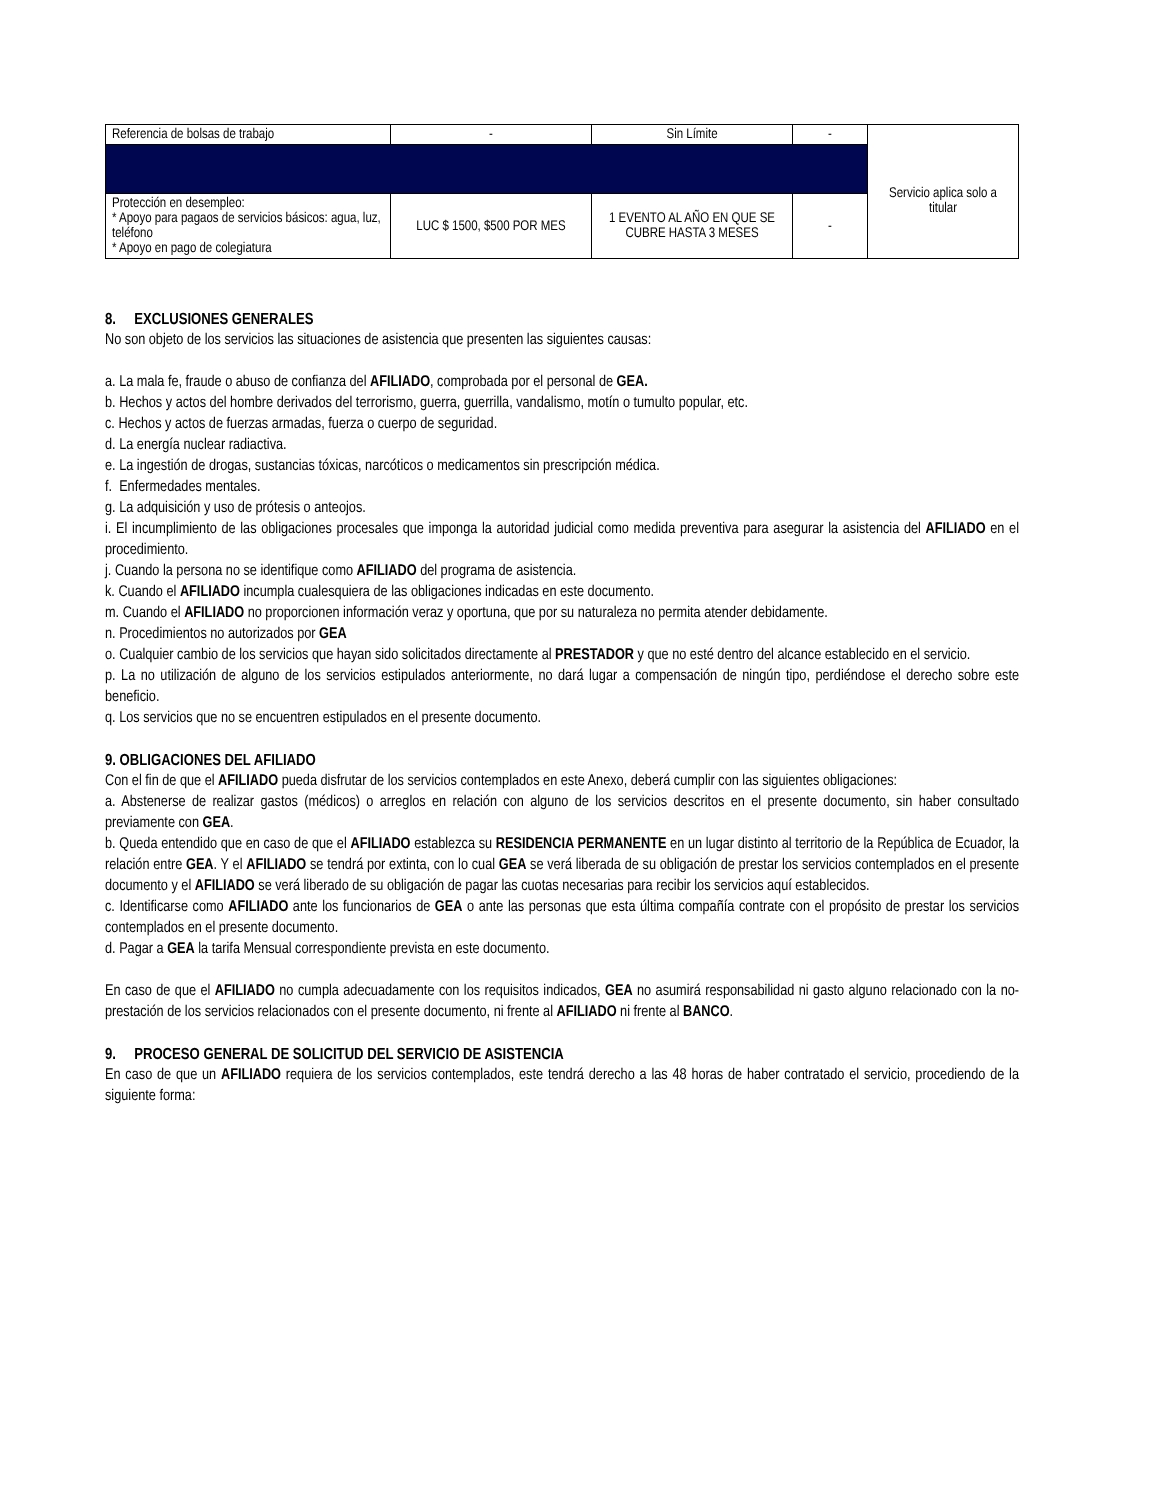| Referencia de bolsas de trabajo | - | Sin Límite | - | |
| | | | | Servicio aplica solo a titular |
| Protección en desempleo: * Apoyo para pagaos de servicios básicos: agua, luz, teléfono * Apoyo en pago de colegiatura | LUC $ 1500, $500 POR MES | 1 EVENTO AL AÑO EN QUE SE CUBRE HASTA 3 MESES | - | |
8. EXCLUSIONES GENERALES
No son objeto de los servicios las situaciones de asistencia que presenten las siguientes causas:
a. La mala fe, fraude o abuso de confianza del AFILIADO, comprobada por el personal de GEA.
b. Hechos y actos del hombre derivados del terrorismo, guerra, guerrilla, vandalismo, motín o tumulto popular, etc.
c. Hechos y actos de fuerzas armadas, fuerza o cuerpo de seguridad.
d. La energía nuclear radiactiva.
e. La ingestión de drogas, sustancias tóxicas, narcóticos o medicamentos sin prescripción médica.
f. Enfermedades mentales.
g. La adquisición y uso de prótesis o anteojos.
i. El incumplimiento de las obligaciones procesales que imponga la autoridad judicial como medida preventiva para asegurar la asistencia del AFILIADO en el procedimiento.
j. Cuando la persona no se identifique como AFILIADO del programa de asistencia.
k. Cuando el AFILIADO incumpla cualesquiera de las obligaciones indicadas en este documento.
m. Cuando el AFILIADO no proporcionen información veraz y oportuna, que por su naturaleza no permita atender debidamente.
n. Procedimientos no autorizados por GEA
o. Cualquier cambio de los servicios que hayan sido solicitados directamente al PRESTADOR y que no esté dentro del alcance establecido en el servicio.
p. La no utilización de alguno de los servicios estipulados anteriormente, no dará lugar a compensación de ningún tipo, perdiéndose el derecho sobre este beneficio.
q. Los servicios que no se encuentren estipulados en el presente documento.
9. OBLIGACIONES DEL AFILIADO
Con el fin de que el AFILIADO pueda disfrutar de los servicios contemplados en este Anexo, deberá cumplir con las siguientes obligaciones:
a. Abstenerse de realizar gastos (médicos) o arreglos en relación con alguno de los servicios descritos en el presente documento, sin haber consultado previamente con GEA.
b. Queda entendido que en caso de que el AFILIADO establezca su RESIDENCIA PERMANENTE en un lugar distinto al territorio de la República de Ecuador, la relación entre GEA. Y el AFILIADO se tendrá por extinta, con lo cual GEA se verá liberada de su obligación de prestar los servicios contemplados en el presente documento y el AFILIADO se verá liberado de su obligación de pagar las cuotas necesarias para recibir los servicios aquí establecidos.
c. Identificarse como AFILIADO ante los funcionarios de GEA o ante las personas que esta última compañía contrate con el propósito de prestar los servicios contemplados en el presente documento.
d. Pagar a GEA la tarifa Mensual correspondiente prevista en este documento.
En caso de que el AFILIADO no cumpla adecuadamente con los requisitos indicados, GEA no asumirá responsabilidad ni gasto alguno relacionado con la no-prestación de los servicios relacionados con el presente documento, ni frente al AFILIADO ni frente al BANCO.
9. PROCESO GENERAL DE SOLICITUD DEL SERVICIO DE ASISTENCIA
En caso de que un AFILIADO requiera de los servicios contemplados, este tendrá derecho a las 48 horas de haber contratado el servicio, procediendo de la siguiente forma: